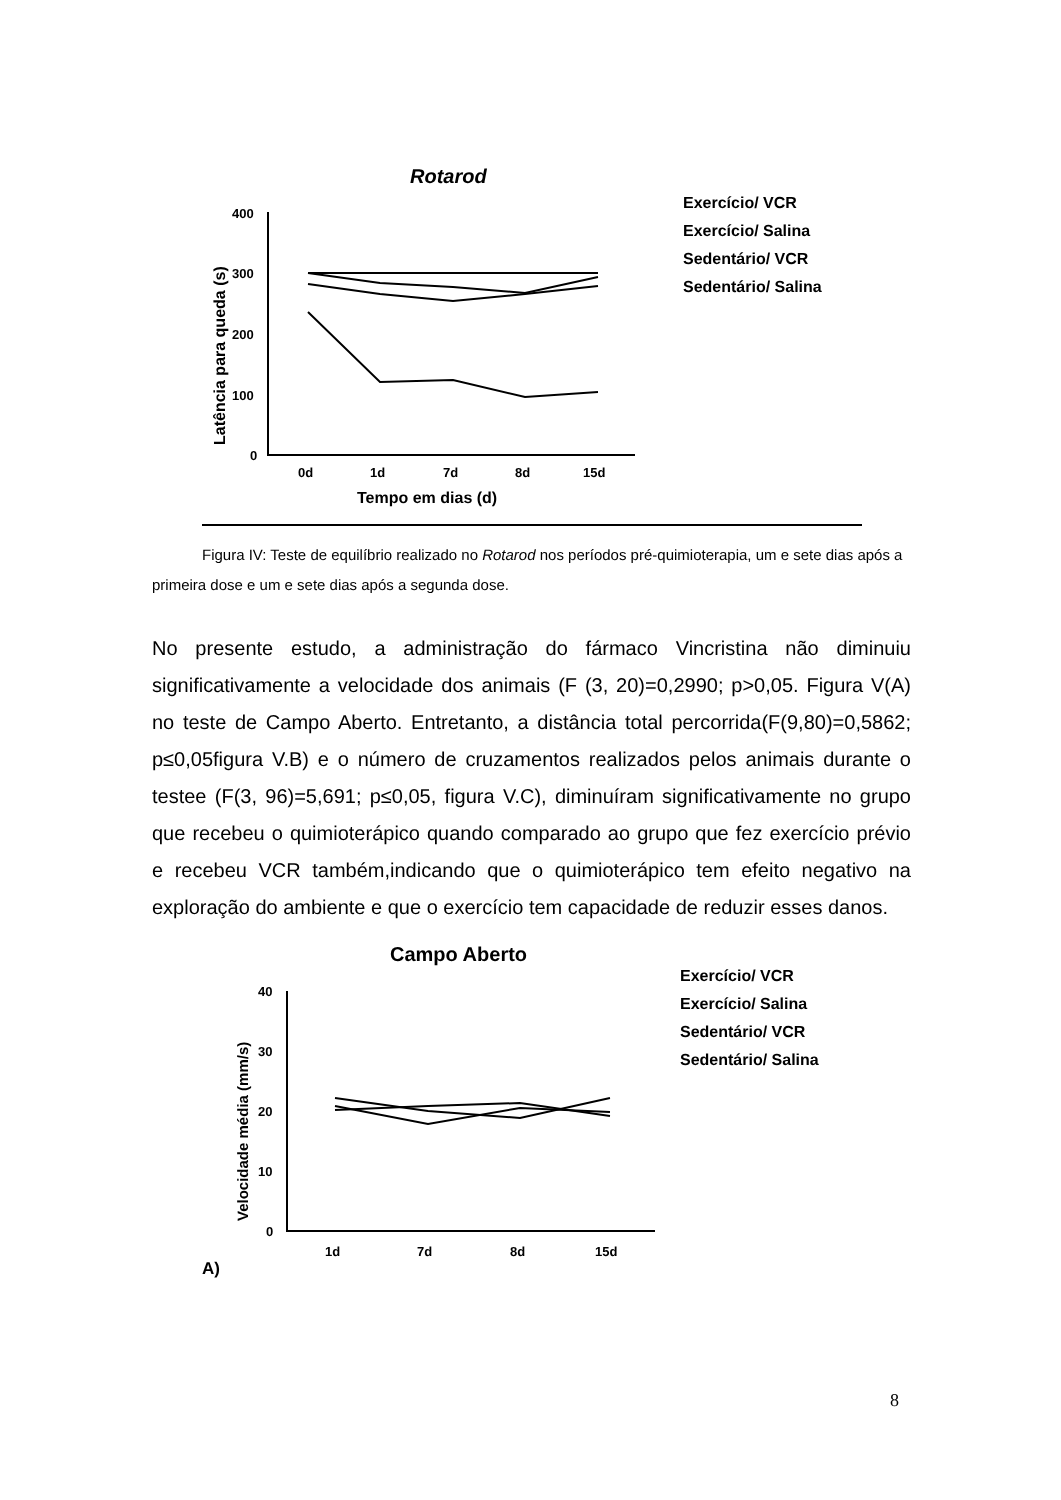Rotarod
Latência para queda (s)
400
300
200
100
0
0d
1d
7d
8d
15d
Tempo em dias (d)
Exercício/ VCR
Exercício/ Salina
Sedentário/ VCR
Sedentário/ Salina
Figura IV: Teste de equilíbrio realizado no Rotarod nos períodos pré-quimioterapia, um e sete dias após a primeira dose e um e sete dias após a segunda dose.
No presente estudo, a administração do fármaco Vincristina não diminuiu significativamente a velocidade dos animais (F (3, 20)=0,2990; p>0,05. Figura V(A) no teste de Campo Aberto. Entretanto, a distância total percorrida(F(9,80)=0,5862; p≤0,05figura V.B) e o número de cruzamentos realizados pelos animais durante o testee (F(3, 96)=5,691; p≤0,05, figura V.C), diminuíram significativamente no grupo que recebeu o quimioterápico quando comparado ao grupo que fez exercício prévio e recebeu VCR também,indicando que o quimioterápico tem efeito negativo na exploração do ambiente e que o exercício tem capacidade de reduzir esses danos.
Campo Aberto
Velocidade média (mm/s)
40
30
20
10
0
1d
7d
8d
15d
A)
Exercício/ VCR
Exercício/ Salina
Sedentário/ VCR
Sedentário/ Salina
8